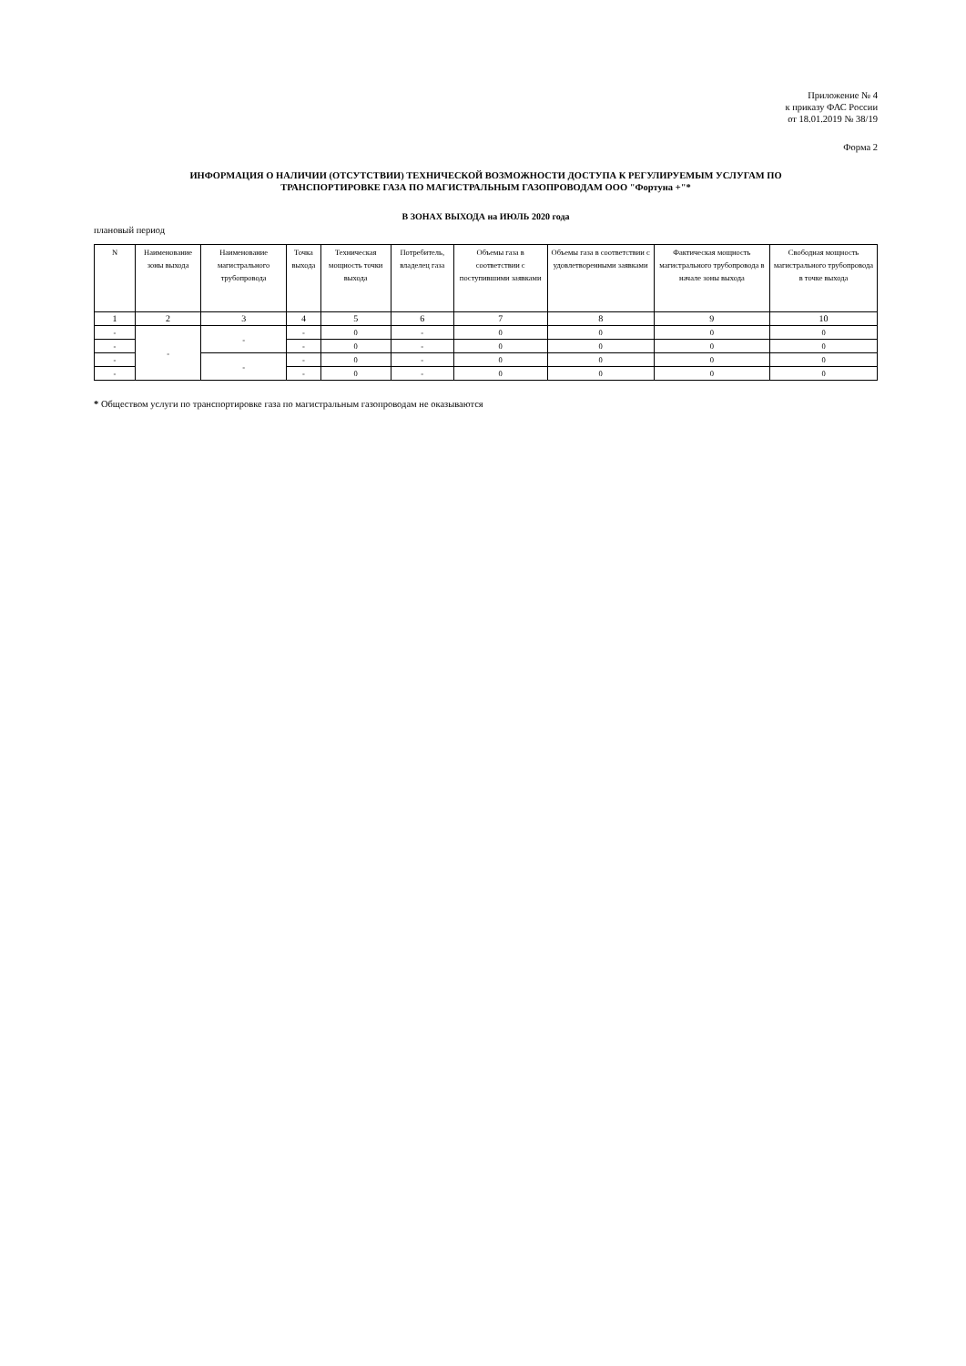Приложение № 4
к приказу ФАС России
от 18.01.2019 № 38/19
Форма 2
ИНФОРМАЦИЯ О НАЛИЧИИ (ОТСУТСТВИИ) ТЕХНИЧЕСКОЙ ВОЗМОЖНОСТИ ДОСТУПА К РЕГУЛИРУЕМЫМ УСЛУГАМ ПО
ТРАНСПОРТИРОВКЕ ГАЗА ПО МАГИСТРАЛЬНЫМ ГАЗОПРОВОДАМ ООО "Фортуна +"*
В ЗОНАХ ВЫХОДА на ИЮЛЬ 2020 года
плановый период
| N | Наименование зоны выхода | Наименование магистрального трубопровода | Точка выхода | Техническая мощность точки выхода | Потребитель, владелец газа | Объемы газа в соответствии с поступившими заявками | Объемы газа в соответствии с удовлетворенными заявками | Фактическая мощность магистрального трубопровода в начале зоны выхода | Свободная мощность магистрального трубопровода в точке выхода |
| --- | --- | --- | --- | --- | --- | --- | --- | --- | --- |
| 1 | 2 | 3 | 4 | 5 | 6 | 7 | 8 | 9 | 10 |
| - | - | - | - | 0 | - | 0 | 0 | 0 | 0 |
| - | | | - | 0 | - | 0 | 0 | 0 | 0 |
| - | | - | - | 0 | - | 0 | 0 | 0 | 0 |
| - | | | - | 0 | - | 0 | 0 | 0 | 0 |
* Обществом услуги по транспортировке газа по магистральным газопроводам не оказываются